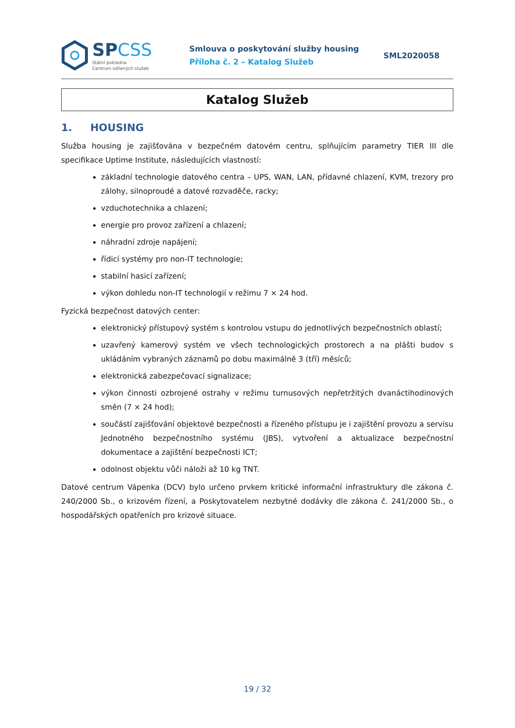SPCSS
Státní pokladna
Centrum sdílených služeb
Smlouva o poskytování služby housing
Příloha č. 2 – Katalog Služeb
SML2020058
Katalog Služeb
1. HOUSING
Služba housing je zajišťována v bezpečném datovém centru, splňujícím parametry TIER III dle specifikace Uptime Institute, následujících vlastností:
základní technologie datového centra – UPS, WAN, LAN, přídavné chlazení, KVM, trezory pro zálohy, silnoproudé a datové rozvaděče, racky;
vzduchotechnika a chlazení;
energie pro provoz zařízení a chlazení;
náhradní zdroje napájení;
řídicí systémy pro non-IT technologie;
stabilní hasicí zařízení;
výkon dohledu non-IT technologií v režimu 7 × 24 hod.
Fyzická bezpečnost datových center:
elektronický přístupový systém s kontrolou vstupu do jednotlivých bezpečnostních oblastí;
uzavřený kamerový systém ve všech technologických prostorech a na plášti budov s ukládáním vybraných záznamů po dobu maximálně 3 (tří) měsíců;
elektronická zabezpečovací signalizace;
výkon činnosti ozbrojené ostrahy v režimu turnusových nepřetržitých dvanáctihodinových směn (7 × 24 hod);
součástí zajišťování objektové bezpečnosti a řízeného přístupu je i zajištění provozu a servisu Jednotného bezpečnostního systému (JBS), vytvoření a aktualizace bezpečnostní dokumentace a zajištění bezpečnosti ICT;
odolnost objektu vůči náloži až 10 kg TNT.
Datové centrum Vápenka (DCV) bylo určeno prvkem kritické informační infrastruktury dle zákona č. 240/2000 Sb., o krizovém řízení, a Poskytovatelem nezbytné dodávky dle zákona č. 241/2000 Sb., o hospodářských opatřeních pro krizové situace.
19 / 32